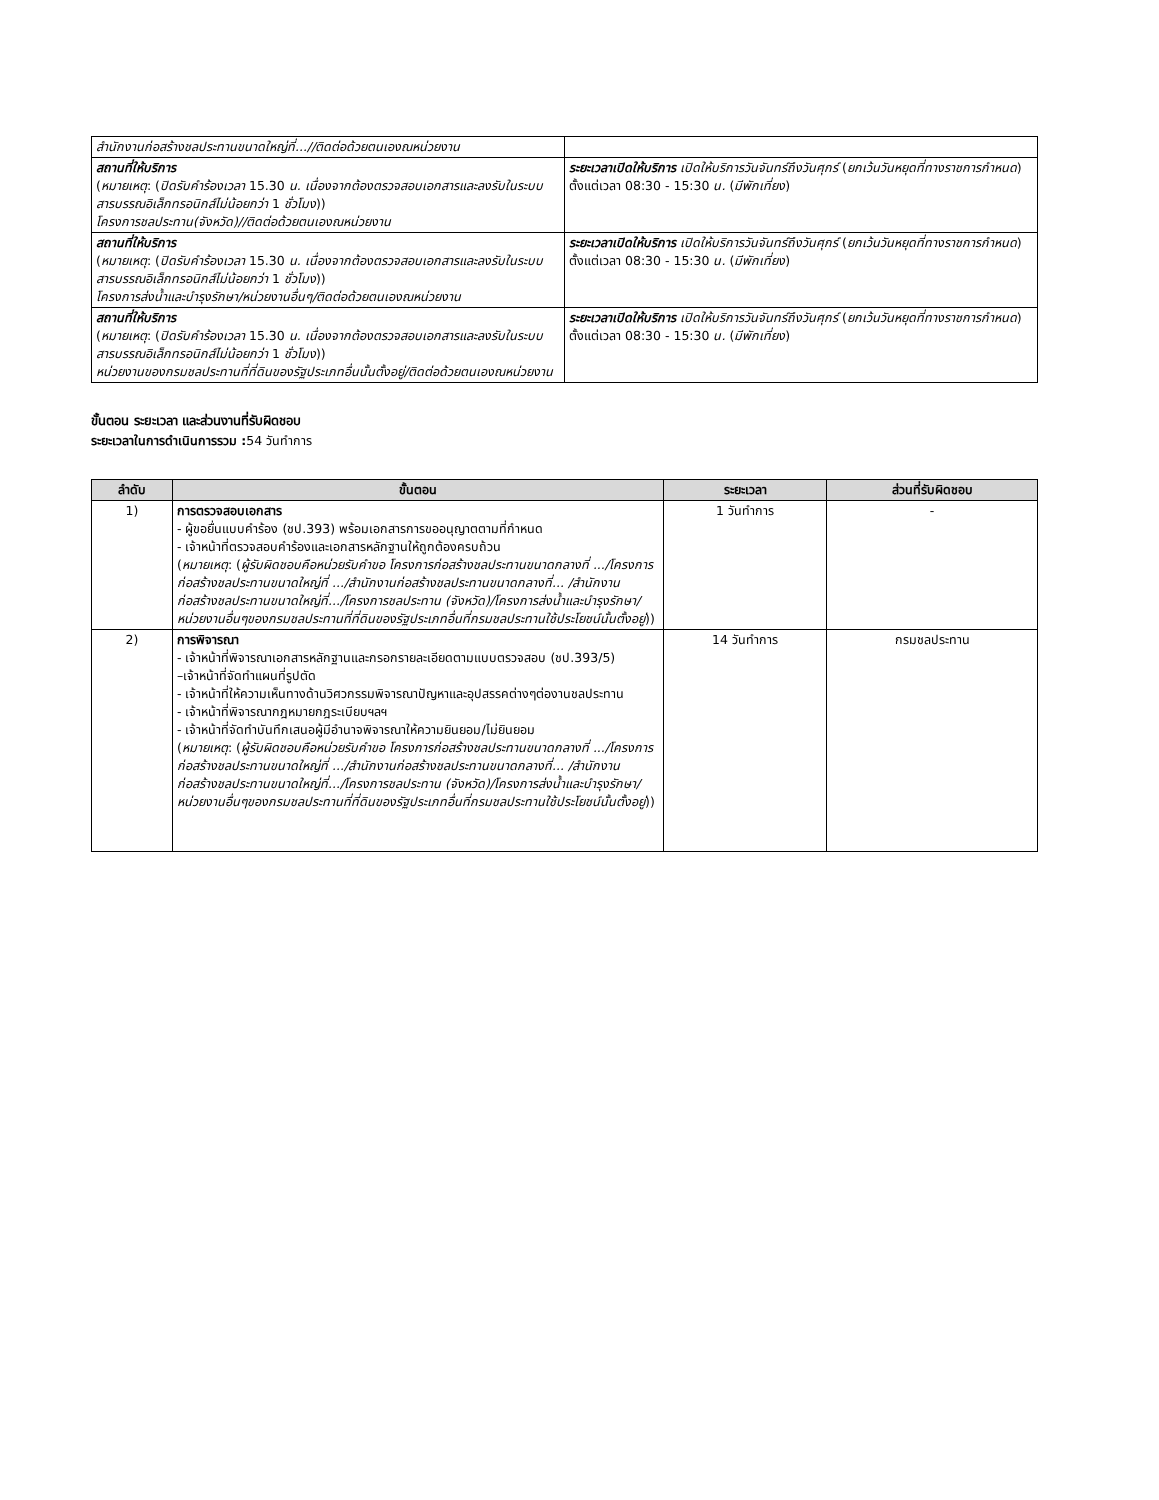| สำนักงานก่อสร้างชลประทานขนาดใหญ่ที่...//ติดต่อด้วยตนเองณหน่วยงาน | |
| สถานที่ให้บริการ ( หมายเหตุ : ( ปิดรับคำร้องเวลา 15.30 น. เนื่องจากต้องตรวจสอบเอกสารและลงรับในระบบสารบรรณอิเล็กทรอนิกส์ไม่น้อยกว่า 1 ชั่วโมง )) โครงการชลประทาน(จังหวัด)//ติดต่อด้วยตนเองณหน่วยงาน | ระยะเวลาเปิดให้บริการ เปิดให้บริการวันจันทร์ถึงวันศุกร์ ( ยกเว้นวันหยุดที่ทางราชการกำหนด ) ตั้งแต่เวลา 08:30 - 15:30 น. ( มีพักเที่ยง ) |
| สถานที่ให้บริการ ( หมายเหตุ : ( ปิดรับคำร้องเวลา 15.30 น. เนื่องจากต้องตรวจสอบเอกสารและลงรับในระบบสารบรรณอิเล็กทรอนิกส์ไม่น้อยกว่า 1 ชั่วโมง )) โครงการส่งน้ำและบำรุงรักษา/หน่วยงานอื่นๆ/ติดต่อด้วยตนเองณหน่วยงาน | ระยะเวลาเปิดให้บริการ เปิดให้บริการวันจันทร์ถึงวันศุกร์ ( ยกเว้นวันหยุดที่ทางราชการกำหนด ) ตั้งแต่เวลา 08:30 - 15:30 น. ( มีพักเที่ยง ) |
| สถานที่ให้บริการ ( หมายเหตุ : ( ปิดรับคำร้องเวลา 15.30 น. เนื่องจากต้องตรวจสอบเอกสารและลงรับในระบบสารบรรณอิเล็กทรอนิกส์ไม่น้อยกว่า 1 ชั่วโมง )) หน่วยงานของกรมชลประทานที่ที่ดินของรัฐประเภทอื่นนั้นตั้งอยู่/ติดต่อด้วยตนเองณหน่วยงาน | ระยะเวลาเปิดให้บริการ เปิดให้บริการวันจันทร์ถึงวันศุกร์ ( ยกเว้นวันหยุดที่ทางราชการกำหนด ) ตั้งแต่เวลา 08:30 - 15:30 น. ( มีพักเที่ยง ) |
ขั้นตอน ระยะเวลา และส่วนงานที่รับผิดชอบ
ระยะเวลาในการดำเนินการรวม : 54 วันทำการ
| ลำดับ | ขั้นตอน | ระยะเวลา | ส่วนที่รับผิดชอบ |
| --- | --- | --- | --- |
| 1) | การตรวจสอบเอกสาร - ผู้ขอยื่นแบบคำร้อง (ชป.393) พร้อมเอกสารการขออนุญาตตามที่กำหนด - เจ้าหน้าที่ตรวจสอบคำร้องและเอกสารหลักฐานให้ถูกต้องครบถ้วน ( หมายเหตุ : ( ผู้รับผิดชอบคือหน่วยรับคำขอ โครงการก่อสร้างชลประทานขนาดกลางที่ .../โครงการก่อสร้างชลประทานขนาดใหญ่ที่ .../สำนักงานก่อสร้างชลประทานขนาดกลางที่... /สำนักงานก่อสร้างชลประทานขนาดใหญ่ที่.../โครงการชลประทาน (จังหวัด)/โครงการส่งน้ำและบำรุงรักษา/หน่วยงานอื่นๆของกรมชลประทานที่ที่ดินของรัฐประเภทอื่นที่กรมชลประทานใช้ประโยชน์นั้นตั้งอยู่ )) | 1 วันทำการ | - |
| 2) | การพิจารณา - เจ้าหน้าที่พิจารณาเอกสารหลักฐานและกรอกรายละเอียดตามแบบตรวจสอบ (ชป.393/5) –เจ้าหน้าที่จัดทำแผนที่รูปตัด - เจ้าหน้าที่ให้ความเห็นทางด้านวิศวกรรมพิจารณาปัญหาและอุปสรรคต่างๆต่องานชลประทาน - เจ้าหน้าที่พิจารณากฎหมายกฎระเบียบฯลฯ - เจ้าหน้าที่จัดทำบันทึกเสนอผู้มีอำนาจพิจารณาให้ความยินยอม/ไม่ยินยอม ( หมายเหตุ : ( ผู้รับผิดชอบคือหน่วยรับคำขอ โครงการก่อสร้างชลประทานขนาดกลางที่ .../โครงการก่อสร้างชลประทานขนาดใหญ่ที่ .../สำนักงานก่อสร้างชลประทานขนาดกลางที่... /สำนักงานก่อสร้างชลประทานขนาดใหญ่ที่.../โครงการชลประทาน (จังหวัด)/โครงการส่งน้ำและบำรุงรักษา/หน่วยงานอื่นๆของกรมชลประทานที่ที่ดินของรัฐประเภทอื่นที่กรมชลประทานใช้ประโยชน์นั้นตั้งอยู่ )) | 14 วันทำการ | กรมชลประทาน |